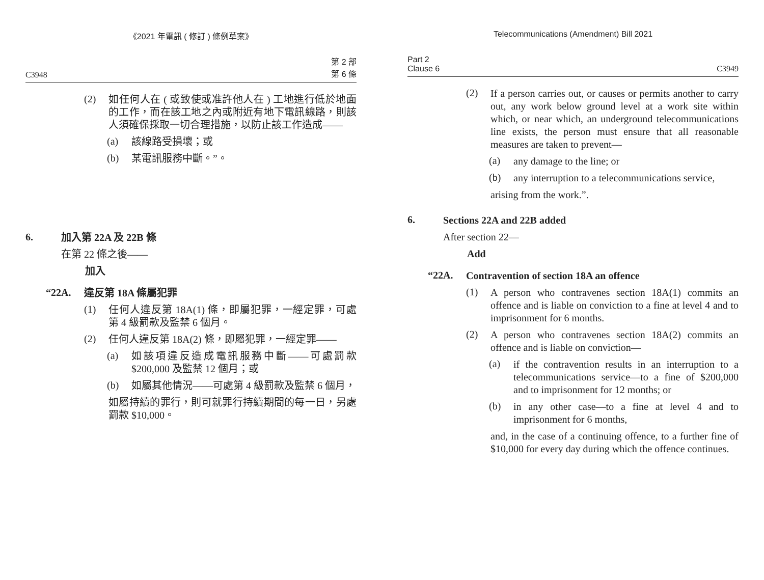《2021 年電訊 ( 修訂 ) 條例草案》
C3948 第 2 部
第 6 條
(2)
如任何人在 ( 或致使或准許他人在 ) 工地進行低於地面的工作，而在該工地之內或附近有地下電訊線路，則該人須確保採取一切合理措施，以防止該工作造成——
(a)
該線路受損壞；或
(b)
某電訊服務中斷。”。
6.
加入第 22A 及 22B 條
在第 22 條之後——
加入
“22A.
違反第 18A 條屬犯罪
(1)
任何人違反第 18A(1) 條，即屬犯罪，一經定罪，可處第 4 級罰款及監禁 6 個月。
(2)
任何人違反第 18A(2) 條，即屬犯罪，一經定罪——
(a)
如該項違反造成電訊服務中斷——可處罰款 $200,000 及監禁 12 個月；或
(b)
如屬其他情況——可處第 4 級罰款及監禁 6 個月，
如屬持續的罪行，則可就罪行持續期間的每一日，另處罰款 $10,000。
Telecommunications (Amendment) Bill 2021
Part 2
Clause 6 C3949
(2)
If a person carries out, or causes or permits another to carry out, any work below ground level at a work site within which, or near which, an underground telecommunications line exists, the person must ensure that all reasonable measures are taken to prevent—
(a)
any damage to the line; or
(b)
any interruption to a telecommunications service,
arising from the work.”.
6.
Sections 22A and 22B added
After section 22—
Add
“22A.
Contravention of section 18A an offence
(1)
A person who contravenes section 18A(1) commits an offence and is liable on conviction to a fine at level 4 and to imprisonment for 6 months.
(2)
A person who contravenes section 18A(2) commits an offence and is liable on conviction—
(a)
if the contravention results in an interruption to a telecommunications service—to a fine of $200,000 and to imprisonment for 12 months; or
(b)
in any other case—to a fine at level 4 and to imprisonment for 6 months,
and, in the case of a continuing offence, to a further fine of $10,000 for every day during which the offence continues.